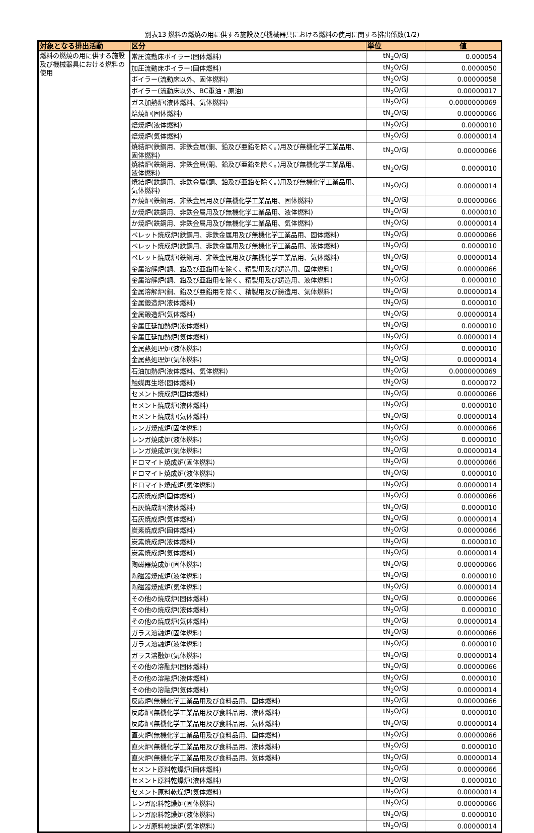別表13 燃料の燃焼の用に供する施設及び機械器具における燃料の使用に関する排出係数(1/2)
| 対象となる排出活動 | 区分 | 単位 | 値 |
| --- | --- | --- | --- |
| 燃料の燃焼の用に供する施設及び機械器具における燃料の使用 | 常圧流動床ボイラー(固体燃料) | tN<sub>2</sub>O/GJ | 0.000054 |
| | 加圧流動床ボイラー(固体燃料) | tN<sub>2</sub>O/GJ | 0.0000050 |
| | ボイラー(流動床以外、固体燃料) | tN<sub>2</sub>O/GJ | 0.00000058 |
| | ボイラー(流動床以外、BC重油・原油) | tN<sub>2</sub>O/GJ | 0.00000017 |
| | ガス加熱炉(液体燃料、気体燃料) | tN<sub>2</sub>O/GJ | 0.0000000069 |
| | 焙焼炉(固体燃料) | tN<sub>2</sub>O/GJ | 0.00000066 |
| | 焙焼炉(液体燃料) | tN<sub>2</sub>O/GJ | 0.0000010 |
| | 焙焼炉(気体燃料) | tN<sub>2</sub>O/GJ | 0.00000014 |
| | 焼結炉(鉄鋼用、非鉄金属(銅、鉛及び亜鉛を除く。)用及び無機化学工業品用、固体燃料) | tN<sub>2</sub>O/GJ | 0.00000066 |
| | 焼結炉(鉄鋼用、非鉄金属(銅、鉛及び亜鉛を除く。)用及び無機化学工業品用、液体燃料) | tN<sub>2</sub>O/GJ | 0.0000010 |
| | 焼結炉(鉄鋼用、非鉄金属(銅、鉛及び亜鉛を除く。)用及び無機化学工業品用、気体燃料) | tN<sub>2</sub>O/GJ | 0.00000014 |
| | か焼炉(鉄鋼用、非鉄金属用及び無機化学工業品用、固体燃料) | tN<sub>2</sub>O/GJ | 0.00000066 |
| | か焼炉(鉄鋼用、非鉄金属用及び無機化学工業品用、液体燃料) | tN<sub>2</sub>O/GJ | 0.0000010 |
| | か焼炉(鉄鋼用、非鉄金属用及び無機化学工業品用、気体燃料) | tN<sub>2</sub>O/GJ | 0.00000014 |
| | ペレット焼成炉(鉄鋼用、非鉄金属用及び無機化学工業品用、固体燃料) | tN<sub>2</sub>O/GJ | 0.00000066 |
| | ペレット焼成炉(鉄鋼用、非鉄金属用及び無機化学工業品用、液体燃料) | tN<sub>2</sub>O/GJ | 0.0000010 |
| | ペレット焼成炉(鉄鋼用、非鉄金属用及び無機化学工業品用、気体燃料) | tN<sub>2</sub>O/GJ | 0.00000014 |
| | 金属溶解炉(銅、鉛及び亜鉛用を除く、精製用及び鋳造用、固体燃料) | tN<sub>2</sub>O/GJ | 0.00000066 |
| | 金属溶解炉(銅、鉛及び亜鉛用を除く、精製用及び鋳造用、液体燃料) | tN<sub>2</sub>O/GJ | 0.0000010 |
| | 金属溶解炉(銅、鉛及び亜鉛用を除く、精製用及び鋳造用、気体燃料) | tN<sub>2</sub>O/GJ | 0.00000014 |
| | 金属鍛造炉(液体燃料) | tN<sub>2</sub>O/GJ | 0.0000010 |
| | 金属鍛造炉(気体燃料) | tN<sub>2</sub>O/GJ | 0.00000014 |
| | 金属圧延加熱炉(液体燃料) | tN<sub>2</sub>O/GJ | 0.0000010 |
| | 金属圧延加熱炉(気体燃料) | tN<sub>2</sub>O/GJ | 0.00000014 |
| | 金属熱処理炉(液体燃料) | tN<sub>2</sub>O/GJ | 0.0000010 |
| | 金属熱処理炉(気体燃料) | tN<sub>2</sub>O/GJ | 0.00000014 |
| | 石油加熱炉(液体燃料、気体燃料) | tN<sub>2</sub>O/GJ | 0.0000000069 |
| | 触媒再生塔(固体燃料) | tN<sub>2</sub>O/GJ | 0.0000072 |
| | セメント焼成炉(固体燃料) | tN<sub>2</sub>O/GJ | 0.00000066 |
| | セメント焼成炉(液体燃料) | tN<sub>2</sub>O/GJ | 0.0000010 |
| | セメント焼成炉(気体燃料) | tN<sub>2</sub>O/GJ | 0.00000014 |
| | レンガ焼成炉(固体燃料) | tN<sub>2</sub>O/GJ | 0.00000066 |
| | レンガ焼成炉(液体燃料) | tN<sub>2</sub>O/GJ | 0.0000010 |
| | レンガ焼成炉(気体燃料) | tN<sub>2</sub>O/GJ | 0.00000014 |
| | ドロマイト焼成炉(固体燃料) | tN<sub>2</sub>O/GJ | 0.00000066 |
| | ドロマイト焼成炉(液体燃料) | tN<sub>2</sub>O/GJ | 0.0000010 |
| | ドロマイト焼成炉(気体燃料) | tN<sub>2</sub>O/GJ | 0.00000014 |
| | 石灰焼成炉(固体燃料) | tN<sub>2</sub>O/GJ | 0.00000066 |
| | 石灰焼成炉(液体燃料) | tN<sub>2</sub>O/GJ | 0.0000010 |
| | 石灰焼成炉(気体燃料) | tN<sub>2</sub>O/GJ | 0.00000014 |
| | 炭素焼成炉(固体燃料) | tN<sub>2</sub>O/GJ | 0.00000066 |
| | 炭素焼成炉(液体燃料) | tN<sub>2</sub>O/GJ | 0.0000010 |
| | 炭素焼成炉(気体燃料) | tN<sub>2</sub>O/GJ | 0.00000014 |
| | 陶磁器焼成炉(固体燃料) | tN<sub>2</sub>O/GJ | 0.00000066 |
| | 陶磁器焼成炉(液体燃料) | tN<sub>2</sub>O/GJ | 0.0000010 |
| | 陶磁器焼成炉(気体燃料) | tN<sub>2</sub>O/GJ | 0.00000014 |
| | その他の焼成炉(固体燃料) | tN<sub>2</sub>O/GJ | 0.00000066 |
| | その他の焼成炉(液体燃料) | tN<sub>2</sub>O/GJ | 0.0000010 |
| | その他の焼成炉(気体燃料) | tN<sub>2</sub>O/GJ | 0.00000014 |
| | ガラス溶融炉(固体燃料) | tN<sub>2</sub>O/GJ | 0.00000066 |
| | ガラス溶融炉(液体燃料) | tN<sub>2</sub>O/GJ | 0.0000010 |
| | ガラス溶融炉(気体燃料) | tN<sub>2</sub>O/GJ | 0.00000014 |
| | その他の溶融炉(固体燃料) | tN<sub>2</sub>O/GJ | 0.00000066 |
| | その他の溶融炉(液体燃料) | tN<sub>2</sub>O/GJ | 0.0000010 |
| | その他の溶融炉(気体燃料) | tN<sub>2</sub>O/GJ | 0.00000014 |
| | 反応炉(無機化学工業品用及び食料品用、固体燃料) | tN<sub>2</sub>O/GJ | 0.00000066 |
| | 反応炉(無機化学工業品用及び食料品用、液体燃料) | tN<sub>2</sub>O/GJ | 0.0000010 |
| | 反応炉(無機化学工業品用及び食料品用、気体燃料) | tN<sub>2</sub>O/GJ | 0.00000014 |
| | 直火炉(無機化学工業品用及び食料品用、固体燃料) | tN<sub>2</sub>O/GJ | 0.00000066 |
| | 直火炉(無機化学工業品用及び食料品用、液体燃料) | tN<sub>2</sub>O/GJ | 0.0000010 |
| | 直火炉(無機化学工業品用及び食料品用、気体燃料) | tN<sub>2</sub>O/GJ | 0.00000014 |
| | セメント原料乾燥炉(固体燃料) | tN<sub>2</sub>O/GJ | 0.00000066 |
| | セメント原料乾燥炉(液体燃料) | tN<sub>2</sub>O/GJ | 0.0000010 |
| | セメント原料乾燥炉(気体燃料) | tN<sub>2</sub>O/GJ | 0.00000014 |
| | レンガ原料乾燥炉(固体燃料) | tN<sub>2</sub>O/GJ | 0.00000066 |
| | レンガ原料乾燥炉(液体燃料) | tN<sub>2</sub>O/GJ | 0.0000010 |
| | レンガ原料乾燥炉(気体燃料) | tN<sub>2</sub>O/GJ | 0.00000014 |